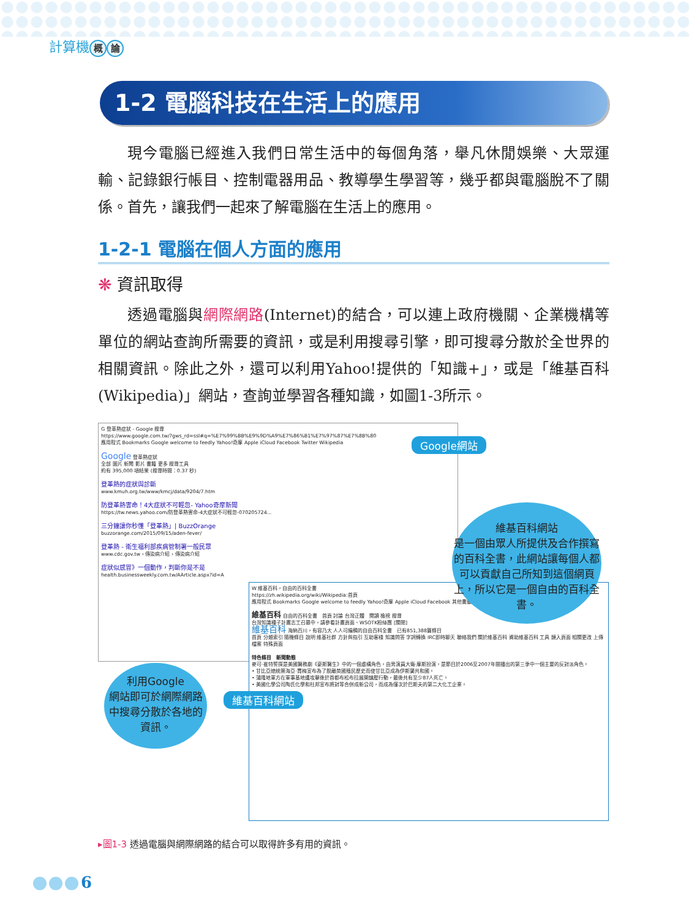計算機 概 論
1-2 電腦科技在生活上的應用
現今電腦已經進入我們日常生活中的每個角落，舉凡休閒娛樂、大眾運輸、記錄銀行帳目、控制電器用品、教導學生學習等，幾乎都與電腦脫不了關係。首先，讓我們一起來了解電腦在生活上的應用。
1-2-1 電腦在個人方面的應用
❋ 資訊取得
透過電腦與網際網路(Internet)的結合，可以連上政府機關、企業機構等單位的網站查詢所需要的資訊，或是利用搜尋引擎，即可搜尋分散於全世界的相關資訊。除此之外，還可以利用Yahoo!提供的「知識+」，或是「維基百科(Wikipedia)」網站，查詢並學習各種知識，如圖1-3所示。
G 登革熱症狀 - Google 搜尋
https://www.google.com.tw/?gws_rd=ssl#q=%E7%99%BB%E9%9D%A9%E7%86%B1%E7%97%87%E7%8B%80
應用程式 Bookmarks Google welcome to feedly Yahoo!奇摩 Apple iCloud Facebook Twitter Wikipedia
Google 登革熱症狀
全部 圖片 新聞 影片 書籍 更多 搜尋工具
約有 395,000 項結果 (搜尋時間：0.37 秒)
登革熱的症狀與診斷
www.kmuh.org.tw/www/kmcj/data/9204/7.htm
防登革熱害命！4大症狀不可輕忽- Yahoo奇摩新聞
https://tw.news.yahoo.com/防登革熱害命-4大症狀不可輕忽-070205724...
三分鐘讓你秒懂「登革熱」| BuzzOrange
buzzorange.com/2015/09/15/aden-fever/
登革熱 - 衛生福利部疾病管制署一般民眾
www.cdc.gov.tw › 傳染病介紹 › 傳染病介紹
症狀似感冒》一個動作，判斷你是不是
health.businessweekly.com.tw/AArticle.aspx?id=A
W 維基百科，自由的百科全書
https://zh.wikipedia.org/wiki/Wikipedia:首頁
應用程式 Bookmarks Google welcome to feedly Yahoo!奇摩 Apple iCloud Facebook 其他書籤
維基百科 自由的百科全書　首頁 討論 台灣正體　閱讀 檢視 搜尋
台灣知識種子計畫志工召募中，請參看計畫頁面、WSOTK粉絲團 [關閉]
維基百科 海納百川，有容乃大 人人可編輯的自由百科全書　已有851,388篇條目
首頁 分類索引 隨機條目 說明 維基社群 方針與指引 互助客棧 知識問答 字詞轉換 IRC即時聊天 聯絡我們 關於維基百科 資助維基百科 工具 鏈入頁面 相關更改 上傳檔案 特殊頁面
特色條目　新聞動態
麥可·崔特警探是美國醫務劇《豪斯醫生》中的一個虛構角色，由男演員大衛·摩斯扮演，是節目於2006至2007年間播出的第三季中一個主要的反對派角色。
• 甘比亞總統葉海亞·賈梅宣布為了脫離英國殖民歷史而使甘比亞成為伊斯蘭共和國。
• 蒲隆地軍方在軍事基地遭攻擊後於首都布松布拉展開鎮壓行動，最後共有至少87人死亡。
• 美國化學公司陶氏化學和杜邦宣布將對等合併成新公司，而成為僅次於巴斯夫的第二大化工企業。
Google網站
維基百科網站
維基百科網站
是一個由眾人所提供及合作撰寫的百科全書，此網站讓每個人都可以貢獻自己所知到這個網頁上，所以它是一個自由的百科全書。
利用Google
網站即可於網際網路中搜尋分散於各地的資訊。
▸圖1-3 透過電腦與網際網路的結合可以取得許多有用的資訊。
6